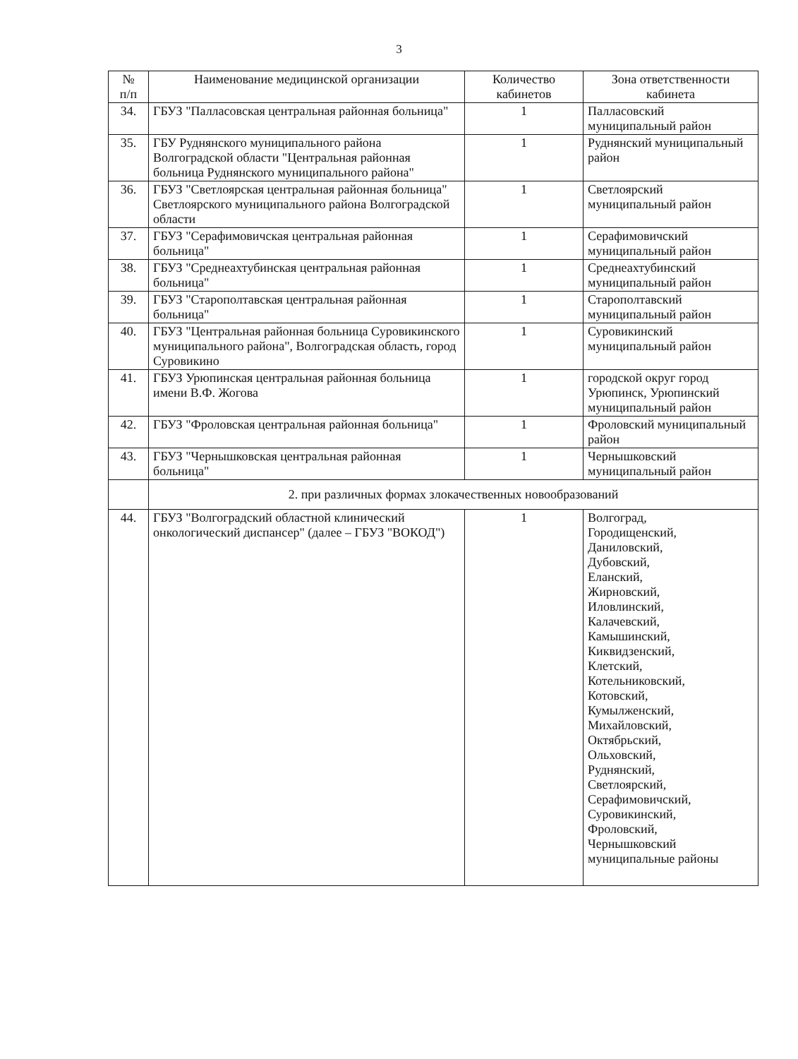3
| № п/п | Наименование медицинской организации | Количество кабинетов | Зона ответственности кабинета |
| --- | --- | --- | --- |
| 34. | ГБУЗ "Палласовская центральная районная больница" | 1 | Палласовский муниципальный район |
| 35. | ГБУ Руднянского муниципального района Волгоградской области "Центральная районная больница Руднянского муниципального района" | 1 | Руднянский муниципальный район |
| 36. | ГБУЗ "Светлоярская центральная районная больница" Светлоярского муниципального района Волгоградской области | 1 | Светлоярский муниципальный район |
| 37. | ГБУЗ "Серафимовичская центральная районная больница" | 1 | Серафимовичский муниципальный район |
| 38. | ГБУЗ "Среднеахтубинская центральная районная больница" | 1 | Среднеахтубинский муниципальный район |
| 39. | ГБУЗ "Старополтавская центральная районная больница" | 1 | Старополтавский муниципальный район |
| 40. | ГБУЗ "Центральная районная больница Суровикинского муниципального района", Волгоградская область, город Суровикино | 1 | Суровикинский муниципальный район |
| 41. | ГБУЗ Урюпинская центральная районная больница имени В.Ф. Жогова | 1 | городской округ город Урюпинск, Урюпинский муниципальный район |
| 42. | ГБУЗ "Фроловская центральная районная больница" | 1 | Фроловский муниципальный район |
| 43. | ГБУЗ "Чернышковская центральная районная больница" | 1 | Чернышковский муниципальный район |
| | 2. при различных формах злокачественных новообразований | | |
| 44. | ГБУЗ "Волгоградский областной клинический онкологический диспансер" (далее – ГБУЗ "ВОКОД") | 1 | Волгоград, Городищенский, Даниловский, Дубовский, Еланский, Жирновский, Иловлинский, Калачевский, Камышинский, Киквидзенский, Клетский, Котельниковский, Котовский, Кумылженский, Михайловский, Октябрьский, Ольховский, Руднянский, Светлоярский, Серафимовичский, Суровикинский, Фроловский, Чернышковский муниципальные районы |